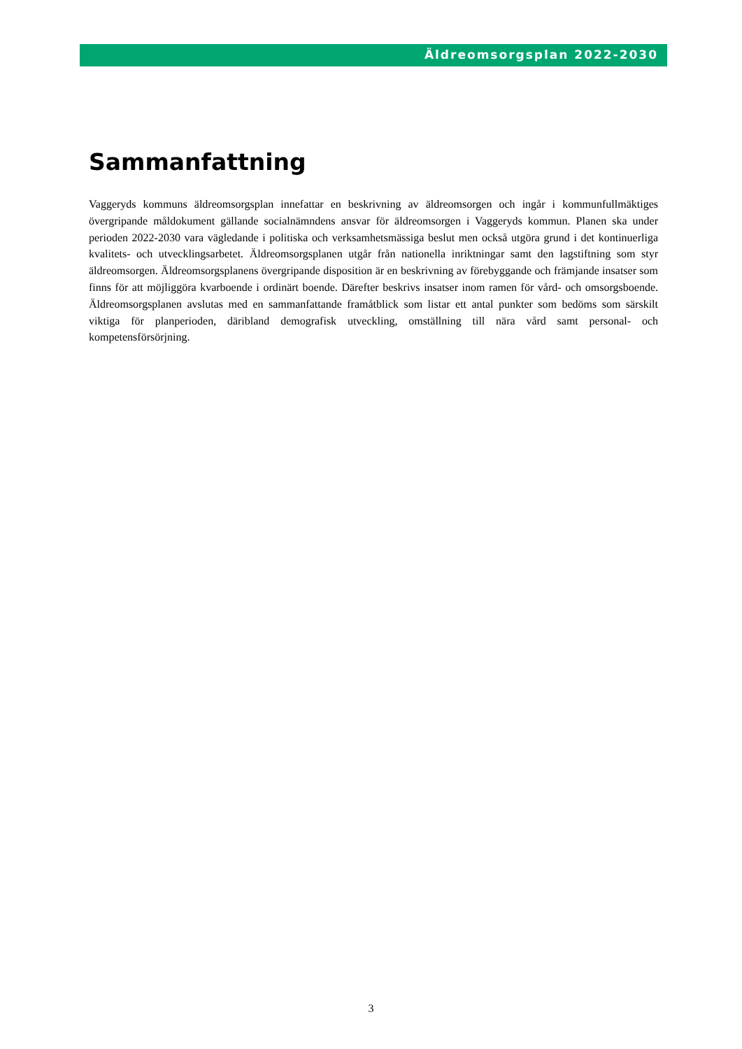Äldreomsorgsplan 2022-2030
Sammanfattning
Vaggeryds kommuns äldreomsorgsplan innefattar en beskrivning av äldreomsorgen och ingår i kommunfullmäktiges övergripande måldokument gällande socialnämndens ansvar för äldreomsorgen i Vaggeryds kommun. Planen ska under perioden 2022-2030 vara vägledande i politiska och verksamhetsmässiga beslut men också utgöra grund i det kontinuerliga kvalitets- och utvecklingsarbetet. Äldreomsorgsplanen utgår från nationella inriktningar samt den lagstiftning som styr äldreomsorgen. Äldreomsorgsplanens övergripande disposition är en beskrivning av förebyggande och främjande insatser som finns för att möjliggöra kvarboende i ordinärt boende. Därefter beskrivs insatser inom ramen för vård- och omsorgsboende. Äldreomsorgsplanen avslutas med en sammanfattande framåtblick som listar ett antal punkter som bedöms som särskilt viktiga för planperioden, däribland demografisk utveckling, omställning till nära vård samt personal- och kompetensförsörjning.
3